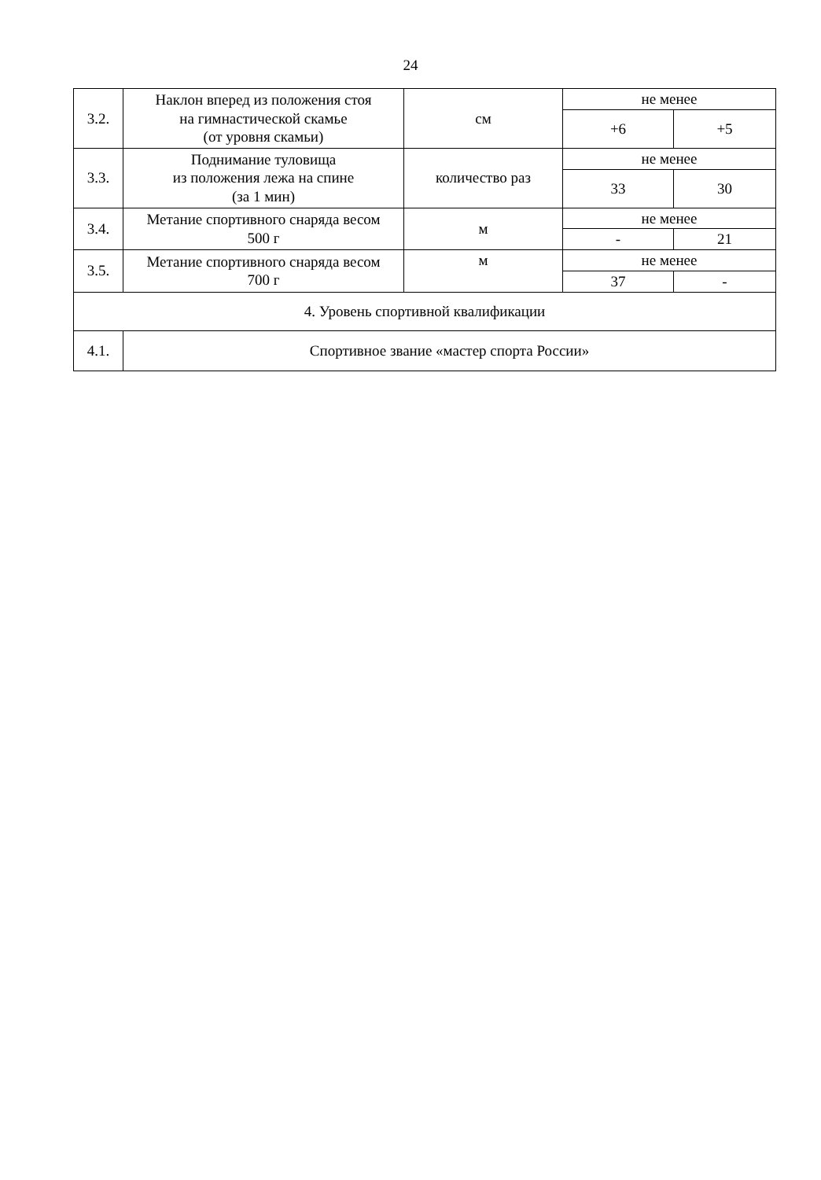24
| 3.2. | Наклон вперед из положения стоя на гимнастической скамье (от уровня скамьи) | см | не менее | |
| | | | +6 | +5 |
| 3.3. | Поднимание туловища из положения лежа на спине (за 1 мин) | количество раз | не менее | |
| | | | 33 | 30 |
| 3.4. | Метание спортивного снаряда весом 500 г | м | не менее | |
| | | | - | 21 |
| 3.5. | Метание спортивного снаряда весом 700 г | м | не менее | |
| | | | 37 | - |
| 4. Уровень спортивной квалификации | | | | |
| 4.1. | Спортивное звание «мастер спорта России» | | | |